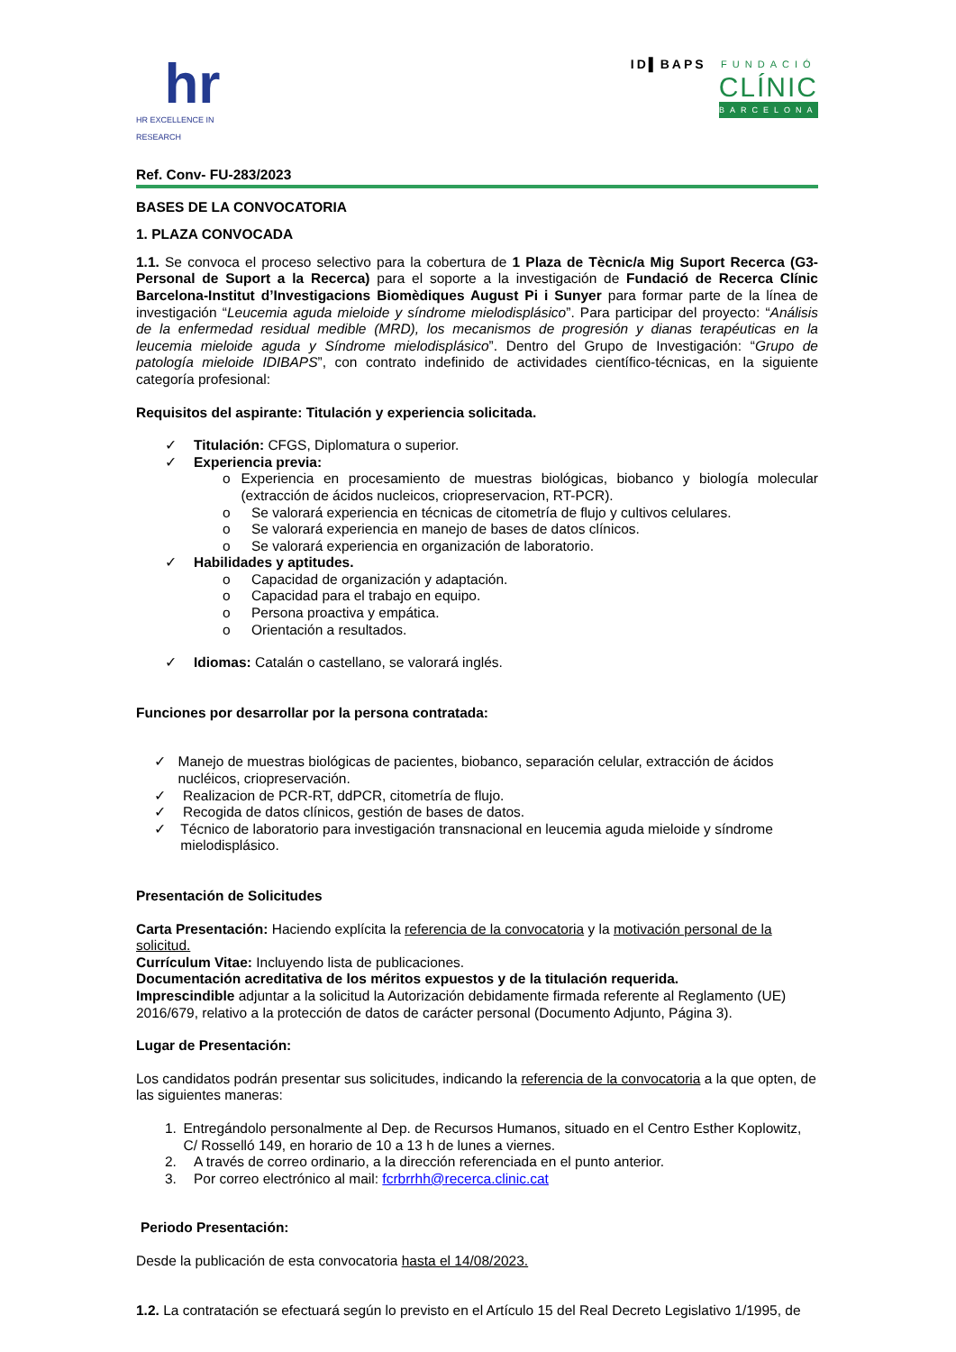hr
HR EXCELLENCE IN RESEARCH
ID▌BAPS
FUNDACIÓ
CLÍNIC
BARCELONA
Ref. Conv- FU-283/2023
BASES DE LA CONVOCATORIA
1. PLAZA CONVOCADA
1.1. Se convoca el proceso selectivo para la cobertura de 1 Plaza de Tècnic/a Mig Suport Recerca (G3-Personal de Suport a la Recerca) para el soporte a la investigación de Fundació de Recerca Clínic Barcelona-Institut d’Investigacions Biomèdiques August Pi i Sunyer para formar parte de la línea de investigación “Leucemia aguda mieloide y síndrome mielodisplásico”. Para participar del proyecto: “Análisis de la enfermedad residual medible (MRD), los mecanismos de progresión y dianas terapéuticas en la leucemia mieloide aguda y Síndrome mielodisplásico”. Dentro del Grupo de Investigación: “Grupo de patología mieloide IDIBAPS”, con contrato indefinido de actividades científico-técnicas, en la siguiente categoría profesional:
Requisitos del aspirante: Titulación y experiencia solicitada.
✓ Titulación: CFGS, Diplomatura o superior.
✓ Experiencia previa:
o Experiencia en procesamiento de muestras biológicas, biobanco y biología molecular (extracción de ácidos nucleicos, criopreservacion, RT-PCR).
o Se valorará experiencia en técnicas de citometría de flujo y cultivos celulares.
o Se valorará experiencia en manejo de bases de datos clínicos.
o Se valorará experiencia en organización de laboratorio.
✓ Habilidades y aptitudes.
o Capacidad de organización y adaptación.
o Capacidad para el trabajo en equipo.
o Persona proactiva y empática.
o Orientación a resultados.
✓ Idiomas: Catalán o castellano, se valorará inglés.
Funciones por desarrollar por la persona contratada:
✓ Manejo de muestras biológicas de pacientes, biobanco, separación celular, extracción de ácidos nucléicos, criopreservación.
✓ Realizacion de PCR-RT, ddPCR, citometría de flujo.
✓ Recogida de datos clínicos, gestión de bases de datos.
✓ Técnico de laboratorio para investigación transnacional en leucemia aguda mieloide y síndrome mielodisplásico.
Presentación de Solicitudes
Carta Presentación: Haciendo explícita la referencia de la convocatoria y la motivación personal de la solicitud.
Currículum Vitae: Incluyendo lista de publicaciones.
Documentación acreditativa de los méritos expuestos y de la titulación requerida.
Imprescindible adjuntar a la solicitud la Autorización debidamente firmada referente al Reglamento (UE) 2016/679, relativo a la protección de datos de carácter personal (Documento Adjunto, Página 3).
Lugar de Presentación:
Los candidatos podrán presentar sus solicitudes, indicando la referencia de la convocatoria a la que opten, de las siguientes maneras:
1. Entregándolo personalmente al Dep. de Recursos Humanos, situado en el Centro Esther Koplowitz, C/ Rosselló 149, en horario de 10 a 13 h de lunes a viernes.
2. A través de correo ordinario, a la dirección referenciada en el punto anterior.
3. Por correo electrónico al mail: fcrbrrhh@recerca.clinic.cat
Periodo Presentación:
Desde la publicación de esta convocatoria hasta el 14/08/2023.
1.2. La contratación se efectuará según lo previsto en el Artículo 15 del Real Decreto Legislativo 1/1995, de